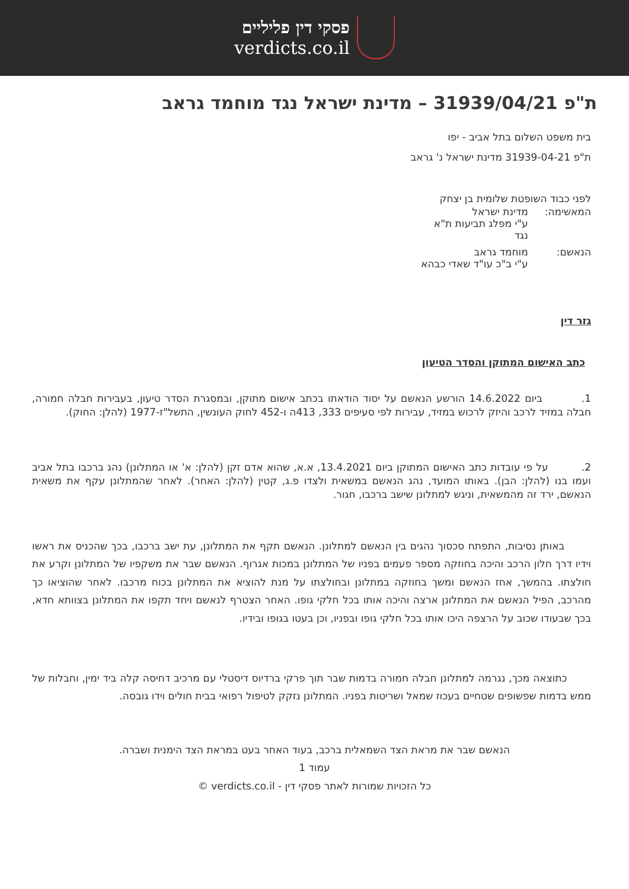פסקי דין פליליים
verdicts.co.il
ת"פ 31939/04/21 – מדינת ישראל נגד מוחמד גראב
בית משפט השלום בתל אביב - יפו
ת"פ 31939-04-21 מדינת ישראל נ' גראב
לפני כבוד השופטת שלומית בן יצחק
| המאשימה: | מדינת ישראל ע"י מפלג תביעות ת"א נגד |
| הנאשם: | מוחמד גראב ע"י ב"כ עו"ד שאדי כבהא |
גזר דין
כתב האישום המתוקן והסדר הטיעון
1. ביום 14.6.2022 הורשע הנאשם על יסוד הודאתו בכתב אישום מתוקן, ובמסגרת הסדר טיעון, בעבירות חבלה חמורה, חבלה במזיד לרכב והיזק לרכוש במזיד, עבירות לפי סעיפים 333, 413ה ו-452 לחוק העונשין, התשל"ז-1977 (להלן: החוק).
2. על פי עובדות כתב האישום המתוקן ביום 13.4.2021, א.א, שהוא אדם זקן (להלן: א' או המתלונן) נהג ברכבו בתל אביב ועמו בנו (להלן: הבן). באותו המועד, נהג הנאשם במשאית ולצדו פ.ג, קטין (להלן: האחר). לאחר שהמתלונן עקף את משאית הנאשם, ירד זה מהמשאית, וניגש למתלונן שישב ברכבו, חגור.
באותן נסיבות, התפתח סכסוך נהגים בין הנאשם למתלונן. הנאשם תקף את המתלונן, עת ישב ברכבו, בכך שהכניס את ראשו וידיו דרך חלון הרכב והיכה בחוזקה מספר פעמים בפניו של המתלונן במכות אגרוף. הנאשם שבר את משקפיו של המתלונן וקרע את חולצתו. בהמשך, אחז הנאשם ומשך בחוזקה במתלונן ובחולצתו על מנת להוציא את המתלונן בכוח מרכבו. לאחר שהוציאו כך מהרכב, הפיל הנאשם את המתלונן ארצה והיכה אותו בכל חלקי גופו. האחר הצטרף לנאשם ויחד תקפו את המתלונן בצוותא חדא, בכך שבעודו שכוב על הרצפה היכו אותו בכל חלקי גופו ובפניו, וכן בעטו בגופו ובידיו.
כתוצאה מכך, נגרמה למתלונן חבלה חמורה בדמות שבר תוך פרקי ברדיוס דיסטלי עם מרכיב דחיסה קלה ביד ימין, וחבלות של ממש בדמות שפשופים שטחיים בעכוז שמאל ושריטות בפניו. המתלונן נזקק לטיפול רפואי בבית חולים וידו גובסה.
הנאשם שבר את מראת הצד השמאלית ברכב, בעוד האחר בעט במראת הצד הימנית ושברה.
עמוד 1
כל הזכויות שמורות לאתר פסקי דין - verdicts.co.il ©